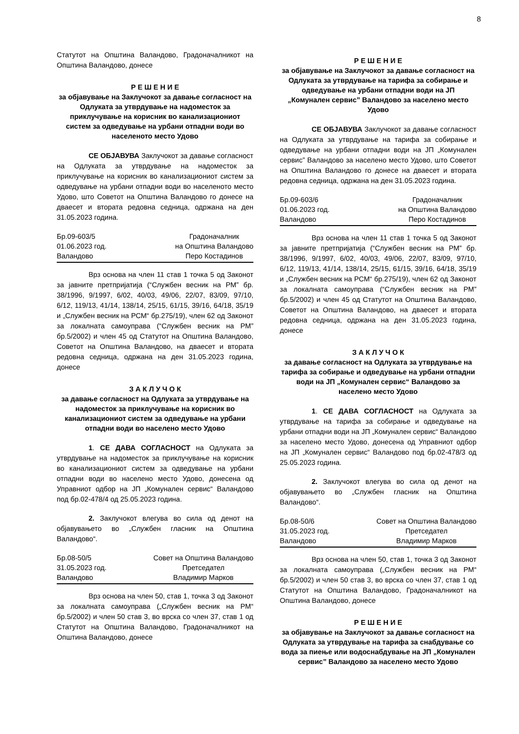8
Статутот на Општина Валандово, Градоначалникот на Општина Валандово, донесе
Р Е Ш Е Н И Е
за објавување на Заклучокот за давање согласност на Одлуката за утврдување на надоместок за приклучување на корисник во канализациониот систем за одведување на урбани отпадни води во населеното место Удово
СЕ ОБЈАВУВА Заклучокот за давање согласност на Одлуката за утврдување на надоместок за приклучување на корисник во канализациониот систем за одведување на урбани отпадни води во населеното место Удово, што Советот на Општина Валандово го донесе на дваесет и втората редовна седница, одржана на ден 31.05.2023 година.
Бр.09-603/5
01.06.2023 год.
Валандово
Градоначалник
на Општина Валандово
Перо Костадинов
Врз основа на член 11 став 1 точка 5 од Законот за јавните претпријатија (“Службен весник на РМ” бр. 38/1996, 9/1997, 6/02, 40/03, 49/06, 22/07, 83/09, 97/10, 6/12, 119/13, 41/14, 138/14, 25/15, 61/15, 39/16, 64/18, 35/19 и „Службен весник на РСМ“ бр.275/19), член 62 од Законот за локалната самоуправа (“Службен весник на РМ” бр.5/2002) и член 45 од Статутот на Општина Валандово, Советот на Општина Валандово, на дваесет и втората редовна седница, одржана на ден 31.05.2023 година, донесе
З А К Л У Ч О К
за давање согласност на Одлуката за утврдување на надоместок за приклучување на корисник во канализациониот систем за одведување на урбани отпадни води во населено место Удово
1. СЕ ДАВА СОГЛАСНОСТ на Одлуката за утврдување на надоместок за приклучување на корисник во канализациониот систем за одведување на урбани отпадни води во населено место Удово, донесена од Управниот одбор на ЈП „Комунален сервис“ Валандово под бр.02-478/4 од 25.05.2023 година.
2. Заклучокот влегува во сила од денот на објавувањето во „Службен гласник на Општина Валандово“.
Бр.08-50/5
31.05.2023 год.
Валандово
Совет на Општина Валандово
Претседател
Владимир Марков
Врз основа на член 50, став 1, точка 3 од Законот за локалната самоуправа („Службен весник на РМ“ бр.5/2002) и член 50 став 3, во врска со член 37, став 1 од Статутот на Општина Валандово, Градоначалникот на Општина Валандово, донесе
Р Е Ш Е Н И Е
за објавување на Заклучокот за давање согласност на Одлуката за утврдување на тарифа за собирање и одведување на урбани отпадни води на ЈП „Комунален сервис” Валандово за населено место Удово
СЕ ОБЈАВУВА Заклучокот за давање согласност на Одлуката за утврдување на тарифа за собирање и одведување на урбани отпадни води на ЈП „Комунален сервис” Валандово за населено место Удово, што Советот на Општина Валандово го донесе на дваесет и втората редовна седница, одржана на ден 31.05.2023 година.
Бр.09-603/6
01.06.2023 год.
Валандово
Градоначалник
на Општина Валандово
Перо Костадинов
Врз основа на член 11 став 1 точка 5 од Законот за јавните претпријатија (“Службен весник на РМ” бр. 38/1996, 9/1997, 6/02, 40/03, 49/06, 22/07, 83/09, 97/10, 6/12, 119/13, 41/14, 138/14, 25/15, 61/15, 39/16, 64/18, 35/19 и „Службен весник на РСМ“ бр.275/19), член 62 од Законот за локалната самоуправа (“Службен весник на РМ” бр.5/2002) и член 45 од Статутот на Општина Валандово, Советот на Општина Валандово, на дваесет и втората редовна седница, одржана на ден 31.05.2023 година, донесе
З А К Л У Ч О К
за давање согласност на Одлуката за утврдување на тарифа за собирање и одведување на урбани отпадни води на ЈП „Комунален сервис“ Валандово за населено место Удово
1. СЕ ДАВА СОГЛАСНОСТ на Одлуката за утврдување на тарифа за собирање и одведување на урбани отпадни води на ЈП „Комунален сервис“ Валандово за населено место Удово, донесена од Управниот одбор на ЈП „Комунален сервис“ Валандово под бр.02-478/3 од 25.05.2023 година.
2. Заклучокот влегува во сила од денот на објавувањето во „Службен гласник на Општина Валандово“.
Бр.08-50/6
31.05.2023 год.
Валандово
Совет на Општина Валандово
Претседател
Владимир Марков
Врз основа на член 50, став 1, точка 3 од Законот за локалната самоуправа („Службен весник на РМ“ бр.5/2002) и член 50 став 3, во врска со член 37, став 1 од Статутот на Општина Валандово, Градоначалникот на Општина Валандово, донесе
Р Е Ш Е Н И Е
за објавување на Заклучокот за давање согласност на Одлуката за утврдување на тарифа за снабдување со вода за пиење или водоснабдување на ЈП „Комунален сервис” Валандово за населено место Удово